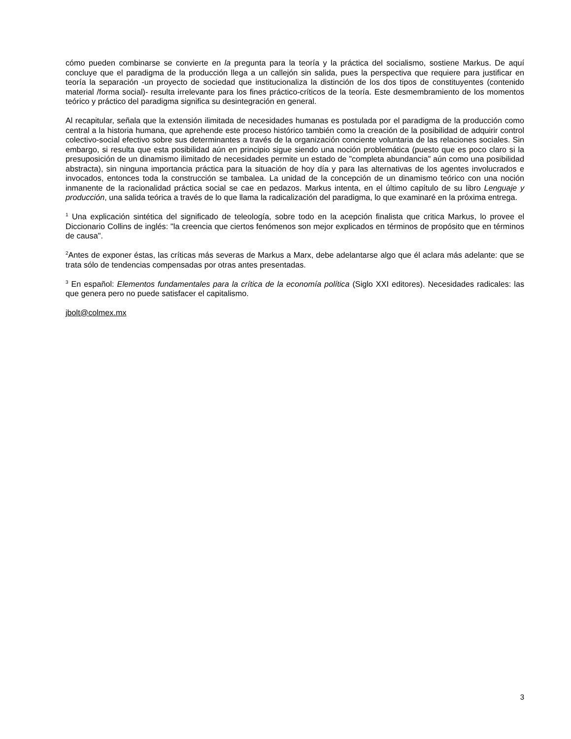cómo pueden combinarse se convierte en la pregunta para la teoría y la práctica del socialismo, sostiene Markus. De aquí concluye que el paradigma de la producción llega a un callejón sin salida, pues la perspectiva que requiere para justificar en teoría la separación -un proyecto de sociedad que institucionaliza la distinción de los dos tipos de constituyentes (contenido material /forma social)- resulta irrelevante para los fines práctico-críticos de la teoría. Este desmembramiento de los momentos teórico y práctico del paradigma significa su desintegración en general.
Al recapitular, señala que la extensión ilimitada de necesidades humanas es postulada por el paradigma de la producción como central a la historia humana, que aprehende este proceso histórico también como la creación de la posibilidad de adquirir control colectivo-social efectivo sobre sus determinantes a través de la organización conciente voluntaria de las relaciones sociales. Sin embargo, si resulta que esta posibilidad aún en principio sigue siendo una noción problemática (puesto que es poco claro si la presuposición de un dinamismo ilimitado de necesidades permite un estado de "completa abundancia" aún como una posibilidad abstracta), sin ninguna importancia práctica para la situación de hoy día y para las alternativas de los agentes involucrados e invocados, entonces toda la construcción se tambalea. La unidad de la concepción de un dinamismo teórico con una noción inmanente de la racionalidad práctica social se cae en pedazos. Markus intenta, en el último capítulo de su libro Lenguaje y producción, una salida teórica a través de lo que llama la radicalización del paradigma, lo que examinaré en la próxima entrega.
<sup>1</sup> Una explicación sintética del significado de teleología, sobre todo en la acepción finalista que critica Markus, lo provee el Diccionario Collins de inglés: "la creencia que ciertos fenómenos son mejor explicados en términos de propósito que en términos de causa".
<sup>2</sup> Antes de exponer éstas, las críticas más severas de Markus a Marx, debe adelantarse algo que él aclara más adelante: que se trata sólo de tendencias compensadas por otras antes presentadas.
<sup>3</sup> En español: Elementos fundamentales para la crítica de la economía política (Siglo XXI editores). Necesidades radicales: las que genera pero no puede satisfacer el capitalismo.
jbolt@colmex.mx
3